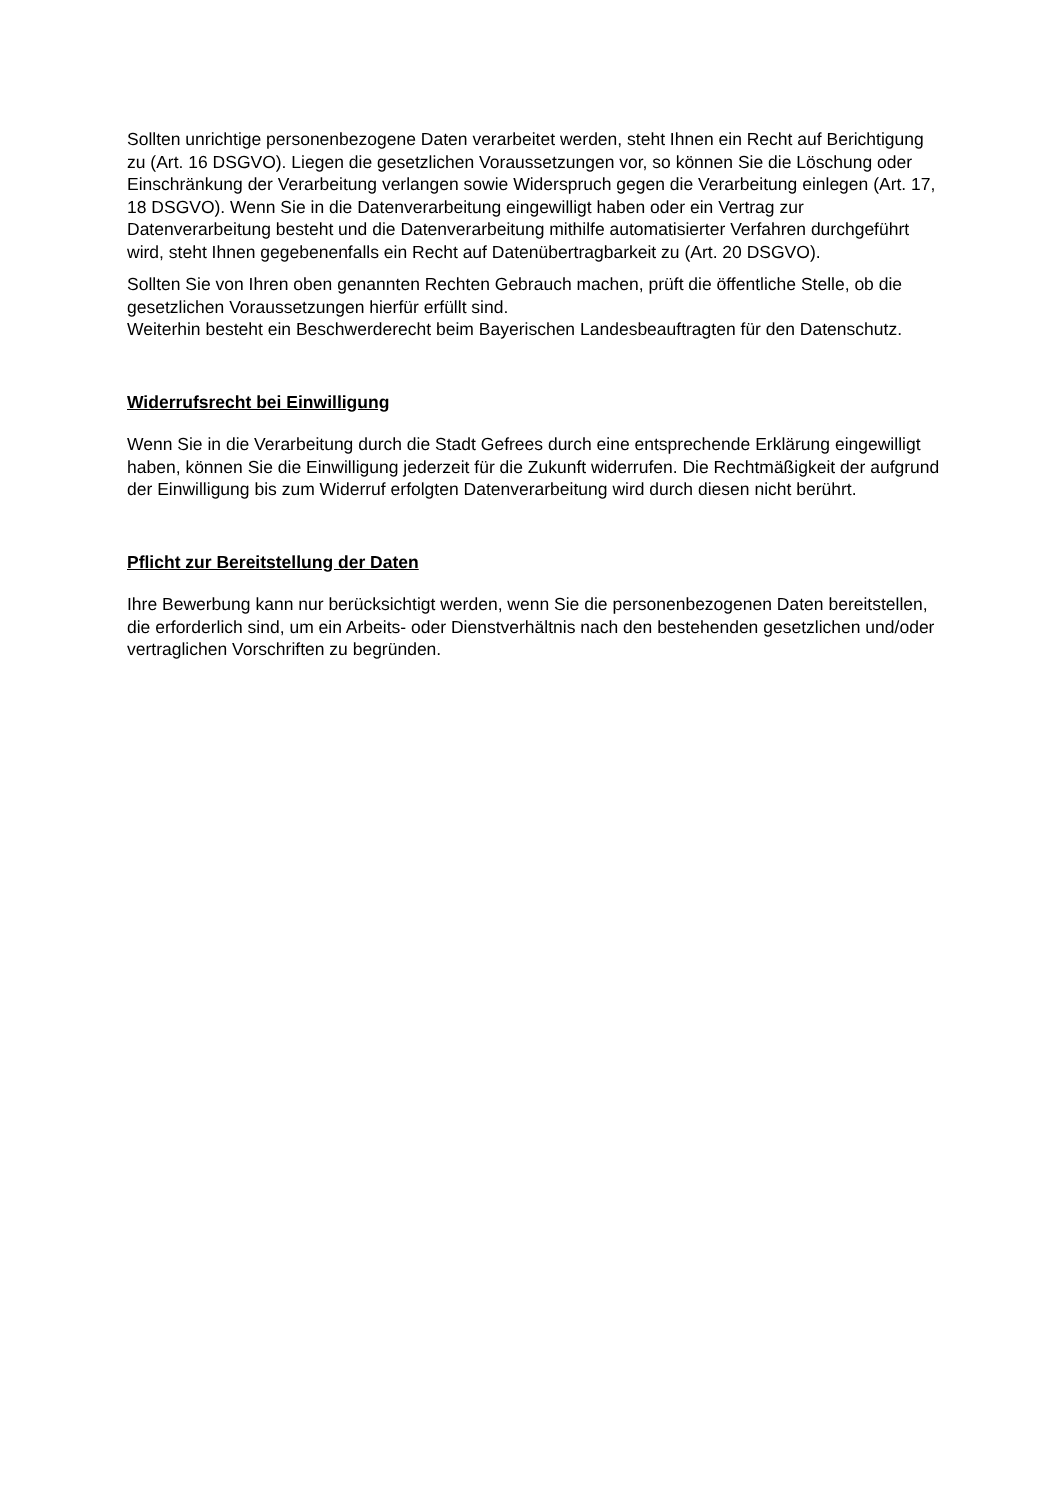Sollten unrichtige personenbezogene Daten verarbeitet werden, steht Ihnen ein Recht auf Berichtigung zu (Art. 16 DSGVO). Liegen die gesetzlichen Voraussetzungen vor, so können Sie die Löschung oder Einschränkung der Verarbeitung verlangen sowie Widerspruch gegen die Verarbeitung einlegen (Art. 17, 18 DSGVO). Wenn Sie in die Datenverarbeitung eingewilligt haben oder ein Vertrag zur Datenverarbeitung besteht und die Datenverarbeitung mithilfe automatisierter Verfahren durchgeführt wird, steht Ihnen gegebenenfalls ein Recht auf Datenübertragbarkeit zu (Art. 20 DSGVO).
Sollten Sie von Ihren oben genannten Rechten Gebrauch machen, prüft die öffentliche Stelle, ob die gesetzlichen Voraussetzungen hierfür erfüllt sind.
Weiterhin besteht ein Beschwerderecht beim Bayerischen Landesbeauftragten für den Datenschutz.
Widerrufsrecht bei Einwilligung
Wenn Sie in die Verarbeitung durch die Stadt Gefrees durch eine entsprechende Erklärung eingewilligt haben, können Sie die Einwilligung jederzeit für die Zukunft widerrufen. Die Rechtmäßigkeit der aufgrund der Einwilligung bis zum Widerruf erfolgten Datenverarbeitung wird durch diesen nicht berührt.
Pflicht zur Bereitstellung der Daten
Ihre Bewerbung kann nur berücksichtigt werden, wenn Sie die personenbezogenen Daten bereitstellen, die erforderlich sind, um ein Arbeits- oder Dienstverhältnis nach den bestehenden gesetzlichen und/oder vertraglichen Vorschriften zu begründen.